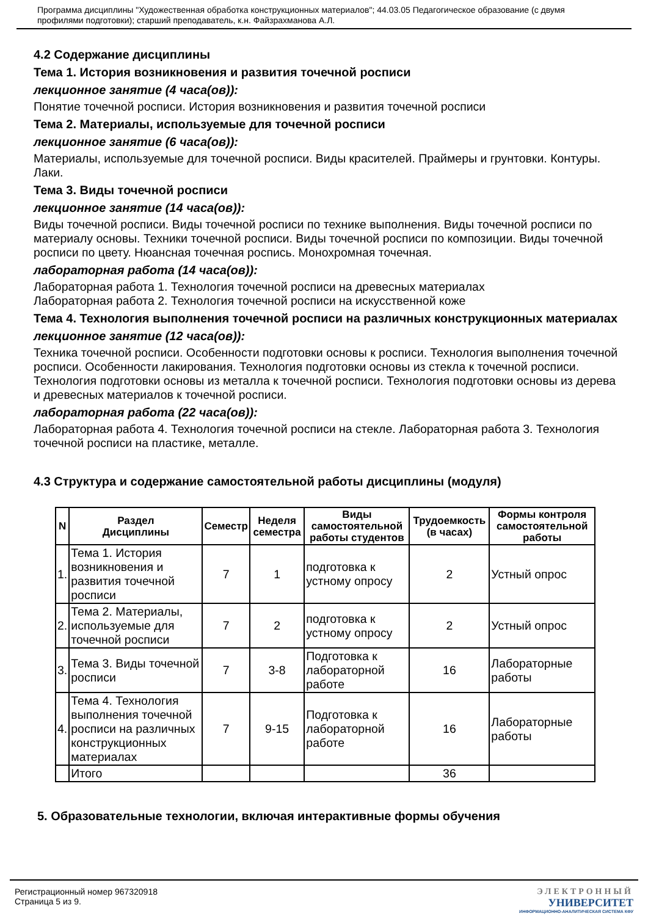Программа дисциплины "Художественная обработка конструкционных материалов"; 44.03.05 Педагогическое образование (с двумя профилями подготовки); старший преподаватель, к.н. Файзрахманова А.Л.
4.2 Содержание дисциплины
Тема 1. История возникновения и развития точечной росписи
лекционное занятие (4 часа(ов)):
Понятие точечной росписи. История возникновения и развития точечной росписи
Тема 2. Материалы, используемые для точечной росписи
лекционное занятие (6 часа(ов)):
Материалы, используемые для точечной росписи. Виды красителей. Праймеры и грунтовки. Контуры. Лаки.
Тема 3. Виды точечной росписи
лекционное занятие (14 часа(ов)):
Виды точечной росписи. Виды точечной росписи по технике выполнения. Виды точечной росписи по материалу основы. Техники точечной росписи. Виды точечной росписи по композиции. Виды точечной росписи по цвету. Нюансная точечная роспись. Монохромная точечная.
лабораторная работа (14 часа(ов)):
Лабораторная работа 1. Технология точечной росписи на древесных материалах
Лабораторная работа 2. Технология точечной росписи на искусственной коже
Тема 4. Технология выполнения точечной росписи на различных конструкционных материалах
лекционное занятие (12 часа(ов)):
Техника точечной росписи. Особенности подготовки основы к росписи. Технология выполнения точечной росписи. Особенности лакирования. Технология подготовки основы из стекла к точечной росписи. Технология подготовки основы из металла к точечной росписи. Технология подготовки основы из дерева и древесных материалов к точечной росписи.
лабораторная работа (22 часа(ов)):
Лабораторная работа 4. Технология точечной росписи на стекле. Лабораторная работа 3. Технология точечной росписи на пластике, металле.
4.3 Структура и содержание самостоятельной работы дисциплины (модуля)
| N | Раздел Дисциплины | Семестр | Неделя семестра | Виды самостоятельной работы студентов | Трудоемкость (в часах) | Формы контроля самостоятельной работы |
| --- | --- | --- | --- | --- | --- | --- |
| 1. | Тема 1. История возникновения и развития точечной росписи | 7 | 1 | подготовка к устному опросу | 2 | Устный опрос |
| 2. | Тема 2. Материалы, используемые для точечной росписи | 7 | 2 | подготовка к устному опросу | 2 | Устный опрос |
| 3. | Тема 3. Виды точечной росписи | 7 | 3-8 | Подготовка к лабораторной работе | 16 | Лабораторные работы |
| 4. | Тема 4. Технология выполнения точечной росписи на различных конструкционных материалах | 7 | 9-15 | Подготовка к лабораторной работе | 16 | Лабораторные работы |
| | Итого | | | | 36 | |
5. Образовательные технологии, включая интерактивные формы обучения
Регистрационный номер 967320918
Страница 5 из 9.
ЭЛЕКТРОННЫЙ
УНИВЕРСИТЕТ
ИНФОРМАЦИОННО-АНАЛИТИЧЕСКАЯ СИСТЕМА КФУ